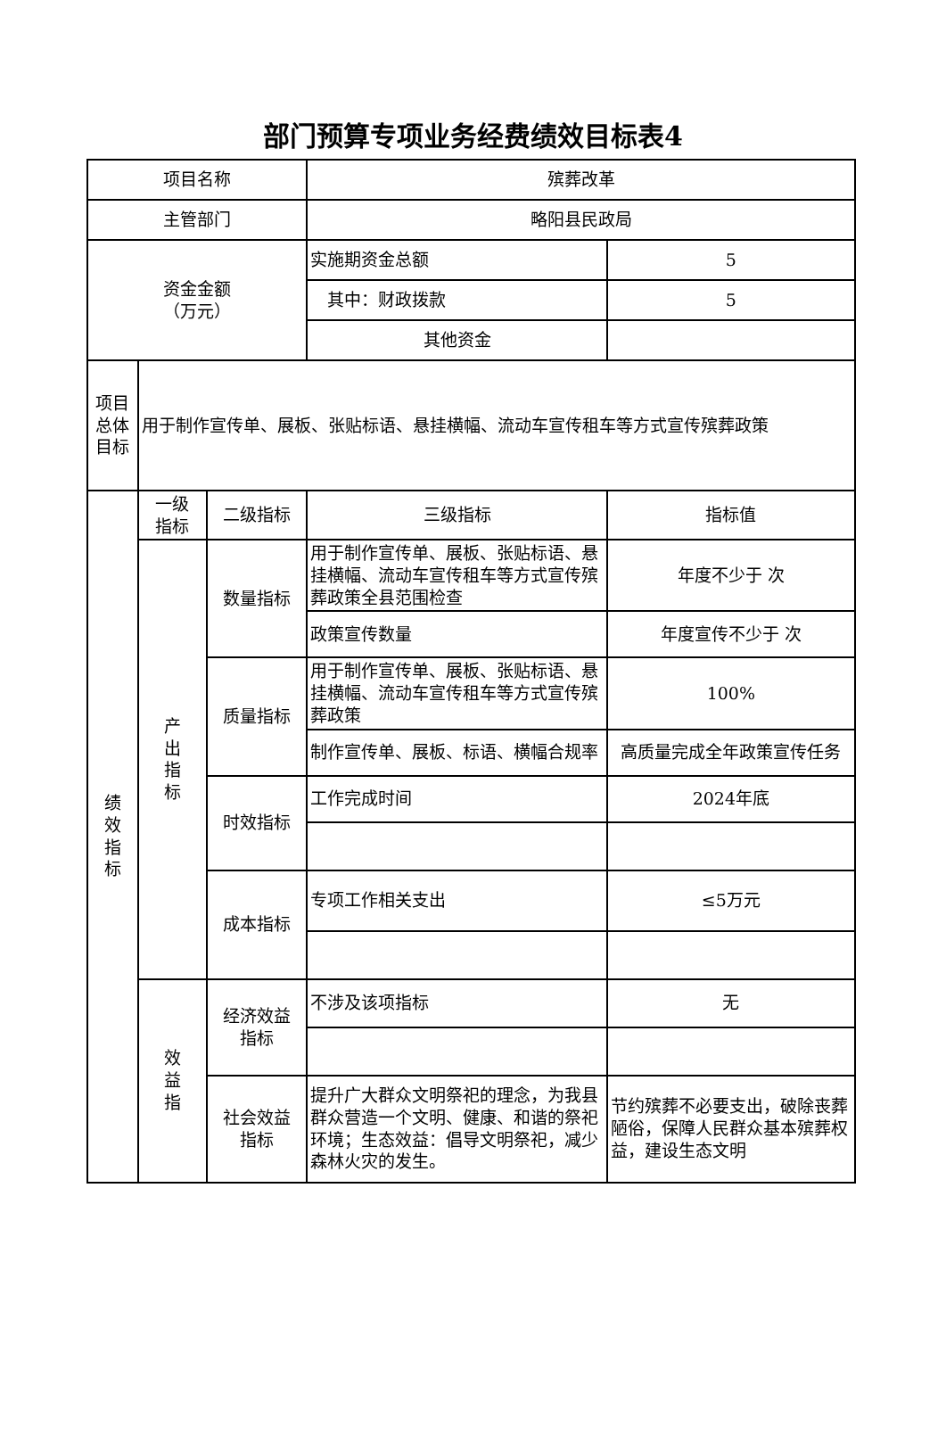部门预算专项业务经费绩效目标表4
| 项目名称 | | | 殡葬改革 | |
| 主管部门 | | | 略阳县民政局 | |
| 资金金额 （万元） | | | 实施期资金总额 | 5 |
| | | | 其中：财政拨款 | 5 |
| | | | 其他资金 | |
| 项目 总体 目标 | 用于制作宣传单、展板、张贴标语、悬挂横幅、流动车宣传租车等方式宣传殡葬政策 | | | |
| 绩 效 指 标 | 一级 指标 | 二级指标 | 三级指标 | 指标值 |
| | 产 出 指 标 | 数量指标 | 用于制作宣传单、展板、张贴标语、悬挂横幅、流动车宣传租车等方式宣传殡葬政策全县范围检查 | 年度不少于 次 |
| | | | 政策宣传数量 | 年度宣传不少于 次 |
| | | 质量指标 | 用于制作宣传单、展板、张贴标语、悬挂横幅、流动车宣传租车等方式宣传殡葬政策 | 100% |
| | | | 制作宣传单、展板、标语、横幅合规率 | 高质量完成全年政策宣传任务 |
| | | 时效指标 | 工作完成时间 | 2024年底 |
| | | 成本指标 | 专项工作相关支出 | ≤5万元 |
| | 效 益 指 | 经济效益 指标 | 不涉及该项指标 | 无 |
| | | 社会效益 指标 | 提升广大群众文明祭祀的理念，为我县群众营造一个文明、健康、和谐的祭祀环境；生态效益：倡导文明祭祀，减少森林火灾的发生。 | 节约殡葬不必要支出，破除丧葬陋俗，保障人民群众基本殡葬权益，建设生态文明 |